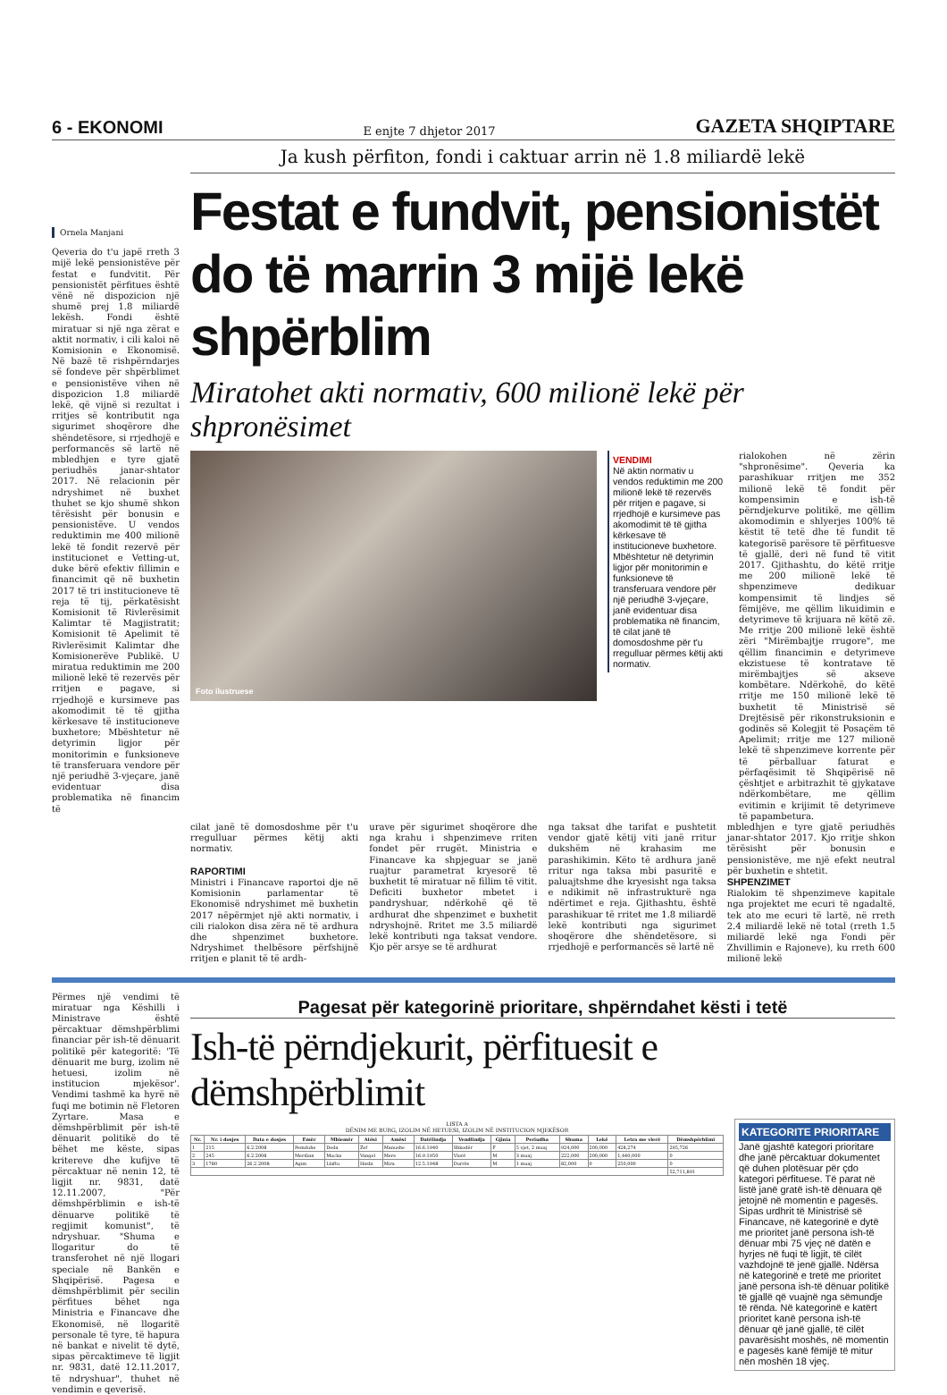6 - EKONOMI E enjte 7 dhjetor 2017 GAZETA SHQIPTARE
Ja kush përfiton, fondi i caktuar arrin në 1.8 miliardë lekë
Ornela Manjani
Qeveria do t'u japë rreth 3 mijë lekë pensionistëve për festat e fundvitit. Për pensionistët përfitues është vënë në dispozicion një shumë prej 1.8 miliardë lekësh. Fondi është miratuar si një nga zërat e aktit normativ, i cili kaloi në Komisionin e Ekonomisë. Në bazë të rishpërndarjes së fondeve për shpërblimet e pensionistëve vihen në dispozicion 1.8 miliardë lekë, që vijnë si rezultat i rritjes së kontributit nga sigurimet shoqërore dhe shëndetësore, si rrjedhojë e performancës së lartë në mbledhjen e tyre gjatë periudhës janar-shtator 2017. Në relacionin për ndryshimet në buxhet thuhet se kjo shumë shkon tërësisht për bonusin e pensionistëve. U vendos reduktimin me 400 milionë lekë të fondit rezervë për institucionet e Vetting-ut, duke bërë efektiv fillimin e financimit që në buxhetin 2017 të tri institucioneve të reja të tij, përkatësisht Komisionit të Rivlerësimit Kalimtar të Magjistratit; Komisionit të Apelimit të Rivlerësimit Kalimtar dhe Komisionerëve Publikë. U miratua reduktimin me 200 milionë lekë të rezervës për rritjen e pagave, si rrjedhojë e kursimeve pas akomodimit të të gjitha kërkesave të institucioneve buxhetore; Mbështetur në detyrimin ligjor për monitorimin e funksioneve të transferuara vendore për një periudhë 3-vjeçare, janë evidentuar disa problematika në financim të
Festat e fundvit, pensionistët do të marrin 3 mijë lekë shpërblim
Miratohet akti normativ, 600 milionë lekë për shpronësimet
Foto ilustruese
VENDIMI
Në aktin normativ u vendos reduktimin me 200 milionë lekë të rezervës për rritjen e pagave, si rrjedhojë e kursimeve pas akomodimit të të gjitha kërkesave të institucioneve buxhetore. Mbështetur në detyrimin ligjor për monitorimin e funksioneve të transferuara vendore për një periudhë 3-vjeçare, janë evidentuar disa problematika në financim, të cilat janë të domosdoshme për t'u rregulluar përmes këtij akti normativ.
rialokohen në zërin "shpronësime". Qeveria ka parashikuar rritjen me 352 milionë lekë të fondit për kompensimin e ish-të përndjekurve politikë, me qëllim akomodimin e shlyerjes 100% të këstit të tetë dhe të fundit të kategorisë parësore të përfituesve të gjallë, deri në fund të vitit 2017. Gjithashtu, do këtë rritje me 200 milionë lekë të shpenzimeve dedikuar kompensimit të lindjes së fëmijëve, me qëllim likuidimin e detyrimeve të krijuara në këtë zë. Me rritje 200 milionë lekë është zëri "Mirëmbajtje rrugore", me qëllim financimin e detyrimeve ekzistuese të kontratave të mirëmbajtjes së akseve kombëtare. Ndërkohë, do këtë rritje me 150 milionë lekë të buxhetit të Ministrisë së Drejtësisë për rikonstruksionin e godinës së Kolegjit të Posaçëm të Apelimit; rritje me 127 milionë lekë të shpenzimeve korrente për të përballuar faturat e përfaqësimit të Shqipërisë në çështjet e arbitrazhit të gjykatave ndërkombëtare, me qëllim evitimin e krijimit të detyrimeve të papambetura.
cilat janë të domosdoshme për t'u rregulluar përmes këtij akti normativ.
RAPORTIMI
Ministri i Financave raportoi dje në Komisionin parlamentar të Ekonomisë ndryshimet më buxhetin 2017 nëpërmjet një akti normativ, i cili rialokon disa zëra në të ardhura dhe shpenzimet buxhetore. Ndryshimet thelbësore përfshijnë rritjen e planit të të ardh-
urave për sigurimet shoqërore dhe nga krahu i shpenzimeve rriten fondet për rrugët. Ministria e Financave ka shpjeguar se janë ruajtur parametrat kryesorë të buxhetit të miratuar në fillim të vitit. Deficiti buxhetor mbetet i pandryshuar, ndërkohë që të ardhurat dhe shpenzimet e buxhetit ndryshojnë. Rritet me 3.5 miliardë lekë kontributi nga taksat vendore. Kjo për arsye se të ardhurat
nga taksat dhe tarifat e pushtetit vendor gjatë këtij viti janë rritur dukshëm në krahasim me parashikimin. Këto të ardhura janë rritur nga taksa mbi pasuritë e paluajtshme dhe kryesisht nga taksa e ndikimit në infrastrukturë nga ndërtimet e reja. Gjithashtu, është parashikuar të rritet me 1.8 miliardë lekë kontributi nga sigurimet shoqërore dhe shëndetësore, si rrjedhojë e performancës së lartë në
mbledhjen e tyre gjatë periudhës janar-shtator 2017. Kjo rritje shkon tërësisht për bonusin e pensionistëve, me një efekt neutral për buxhetin e shtetit.
SHPENZIMET
Rialokim të shpenzimeve kapitale nga projektet me ecuri të ngadaltë, tek ato me ecuri të lartë, në rreth 2.4 miliardë lekë në total (rreth 1.5 miliardë lekë nga Fondi për Zhvillimin e Rajoneve), ku rreth 600 milionë lekë
Përmes një vendimi të miratuar nga Këshilli i Ministrave është përcaktuar dëmshpërblimi financiar për ish-të dënuarit politikë për kategoritë: 'Të dënuarit me burg, izolim në hetuesi, izolim në institucion mjekësor'. Vendimi tashmë ka hyrë në fuqi me botimin në Fletoren Zyrtare. Masa e dëmshpërblimit për ish-të dënuarit politikë do të bëhet me këste, sipas kritereve dhe kufijve të përcaktuar në nenin 12, të ligjit nr. 9831, datë 12.11.2007, "Për dëmshpërblimin e ish-të dënuarve politikë të regjimit komunist", të ndryshuar. "Shuma e llogaritur do të transferohet në një llogari speciale në Bankën e Shqipërisë. Pagesa e dëmshpërblimit për secilin përfitues bëhet nga Ministria e Financave dhe Ekonomisë, në llogaritë personale të tyre, të hapura në bankat e nivelit të dytë, sipas përcaktimeve të ligjit nr. 9831, datë 12.11.2017, të ndryshuar", thuhet në vendimin e qeverisë.
Pagesat për kategorinë prioritare, shpërndahet kësti i tetë
Ish-të përndjekurit, përfituesit e dëmshpërblimit
LISTA A
DËNIM ME BURG, IZOLIM NË HETUESI, IZOLIM NË INSTITUCION MJEKËSOR
| Nr. | Nr. i dosjes | Data e dosjes | Emër | Mbiemër | Atësi | Amësi | Datëlindja | Vendlindja | Gjinia | Periudha | Shuma | Lekë | Letra me vlerë | Dëmshpërblimi |
| --- | --- | --- | --- | --- | --- | --- | --- | --- | --- | --- | --- | --- | --- | --- |
| 1 | 215 | 6.2.2008 | Pemduhe | Deda | Zef | Manushe | 16.6.1940 | Shkodër | F | 5 vjet, 2 muaj | 924,000 | 200,000 | 428,274 | 295,726 |
| 2 | 245 | 6.2.2008 | Merdian | Mocka | Vangel | Mere | 16.9.1950 | Vlorë | M | 3 muaj | 222,000 | 200,000 | 1,440,000 | 0 |
| 3 | 1780 | 26.2.2008 | Agim | Llaftu | Hasbi | Mira | 12.5.1948 | Durrës | M | 1 muaj | 82,000 | 0 | 250,000 | 0 |
| | | | | | | | | | | | | | | 52,711,891 |
KATEGORITE PRIORITARE
Janë gjashtë kategori prioritare dhe janë përcaktuar dokumentet që duhen plotësuar për çdo kategori përfituese. Të parat në listë janë gratë ish-të dënuara që jetojnë në momentin e pagesës. Sipas urdhrit të Ministrisë së Financave, në kategorinë e dytë me prioritet janë persona ish-të dënuar mbi 75 vjeç në datën e hyrjes në fuqi të ligjit, të cilët vazhdojnë të jenë gjallë. Ndërsa në kategorinë e tretë me prioritet janë persona ish-të dënuar politikë të gjallë që vuajnë nga sëmundje të rënda. Në kategorinë e katërt prioritet kanë persona ish-të dënuar që janë gjallë, të cilët pavarësisht moshës, në momentin e pagesës kanë fëmijë të mitur nën moshën 18 vjeç.